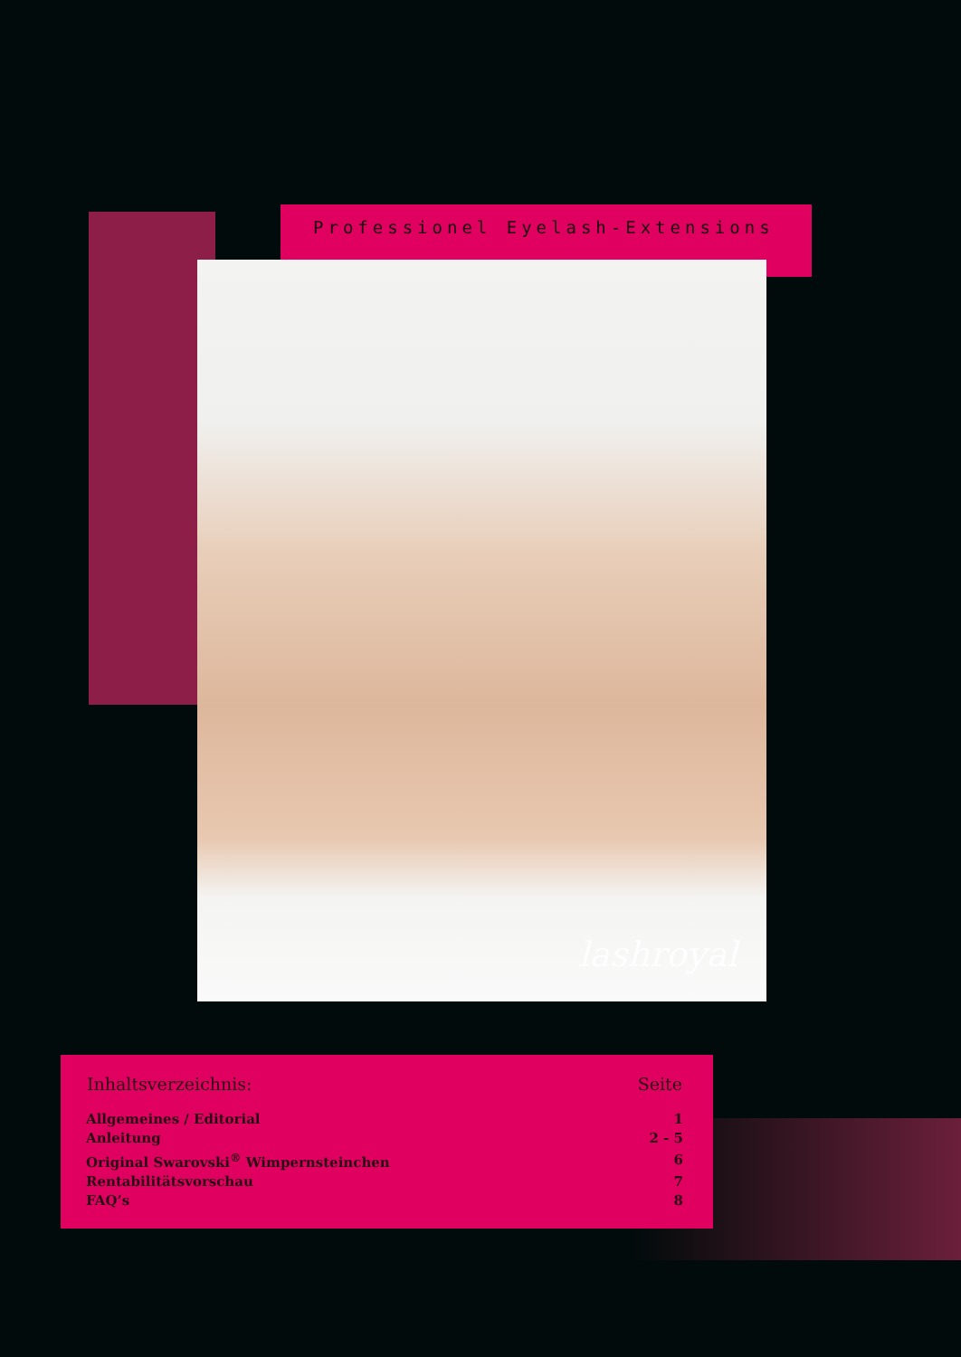Professionel Eyelash-Extensions
lashroyal
| Inhaltsverzeichnis: | Seite |
| --- | --- |
| Allgemeines / Editorial | 1 |
| Anleitung | 2 - 5 |
| Original Swarovski<sup>®</sup> Wimpernsteinchen | 6 |
| Rentabilitätsvorschau | 7 |
| FAQ’s | 8 |